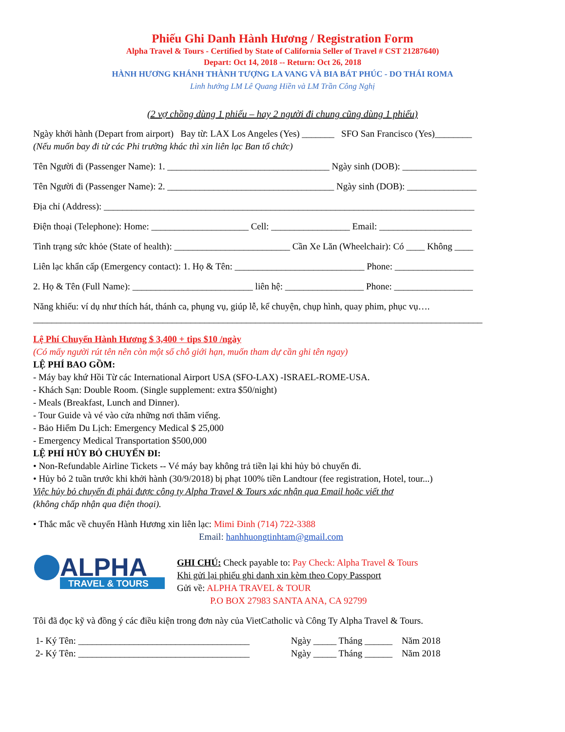Phiếu Ghi Danh Hành Hương / Registration Form
Alpha Travel & Tours - Certified by State of California Seller of Travel # CST 21287640)
Depart: Oct 14, 2018 -- Return: Oct 26, 2018
HÀNH HƯƠNG KHÁNH THÀNH TƯỢNG LA VANG VÀ BIA BÁT PHÚC - DO THÁI ROMA
Linh hướng LM Lê Quang Hiền và LM Trần Công Nghị
(2 vợ chồng dùng 1 phiếu – hay 2 người đi chung cũng dùng 1 phiếu)
Ngày khởi hành (Depart from airport) Bay từ: LAX Los Angeles (Yes) _______ SFO San Francisco (Yes)________
(Nếu muốn bay đi từ các Phi trường khác thì xin liên lạc Ban tổ chức)
Tên Người đi (Passenger Name): 1. ___________________________________ Ngày sinh (DOB): ________________
Tên Người đi (Passenger Name): 2. ____________________________________ Ngày sinh (DOB): _______________
Địa chỉ (Address): ________________________________________________________________________________
Điện thoại (Telephone): Home: _____________________ Cell: _________________ Email: ____________________
Tình trạng sức khỏe (State of health): _________________________ Cần Xe Lăn (Wheelchair): Có ____ Không ____
Liên lạc khẩn cấp (Emergency contact): 1. Họ & Tên: ____________________________ Phone: _________________
2. Họ & Tên (Full Name): __________________________ liên hệ: _________________ Phone: _________________
Năng khiếu: ví dụ như thích hát, thánh ca, phụng vụ, giúp lễ, kể chuyện, chụp hình, quay phim, phục vụ….
_________________________________________________________________________________________________
Lệ Phí Chuyến Hành Hương $ 3,400 + tips $10 /ngày
(Có mấy người rút tên nên còn một số chỗ giới hạn, muốn tham dự cần ghi tên ngay)
LỆ PHÍ BAO GỒM:
- Máy bay khứ Hồi Từ các International Airport USA (SFO-LAX) -ISRAEL-ROME-USA.
- Khách Sạn: Double Room. (Single supplement: extra $50/night)
- Meals (Breakfast, Lunch and Dinner).
- Tour Guide và vé vào cửa những nơi thăm viếng.
- Bảo Hiểm Du Lịch: Emergency Medical $ 25,000
- Emergency Medical Transportation $500,000
LỆ PHÍ HỦY BỎ CHUYẾN ĐI:
• Non-Refundable Airline Tickets -- Vé máy bay không trả tiền lại khi hủy bỏ chuyến đi.
• Hủy bỏ 2 tuần trước khi khởi hành (30/9/2018) bị phạt 100% tiền Landtour (fee registration, Hotel, tour...)
Việc hủy bỏ chuyến đi phải được công ty Alpha Travel & Tours xác nhận qua Email hoặc viết thơ
(không chấp nhận qua điện thoại).
• Thắc mắc về chuyến Hành Hương xin liên lạc: Mimi Đinh (714) 722-3388
Email: hanhhuongtinhtam@gmail.com
ALPHA
TRAVEL & TOURS
GHI CHÚ: Check payable to: Pay Check: Alpha Travel & Tours
Khi gửi lại phiếu ghi danh xin kèm theo Copy Passport
Gửi về: ALPHA TRAVEL & TOUR
P.O BOX 27983 SANTA ANA, CA 92799
Tôi đã đọc kỹ và đồng ý các điều kiện trong đơn này của VietCatholic và Công Ty Alpha Travel & Tours.
1- Ký Tên: _____________________________________ Ngày _____ Tháng ______ Năm 2018
2- Ký Tên: _____________________________________ Ngày _____ Tháng ______ Năm 2018